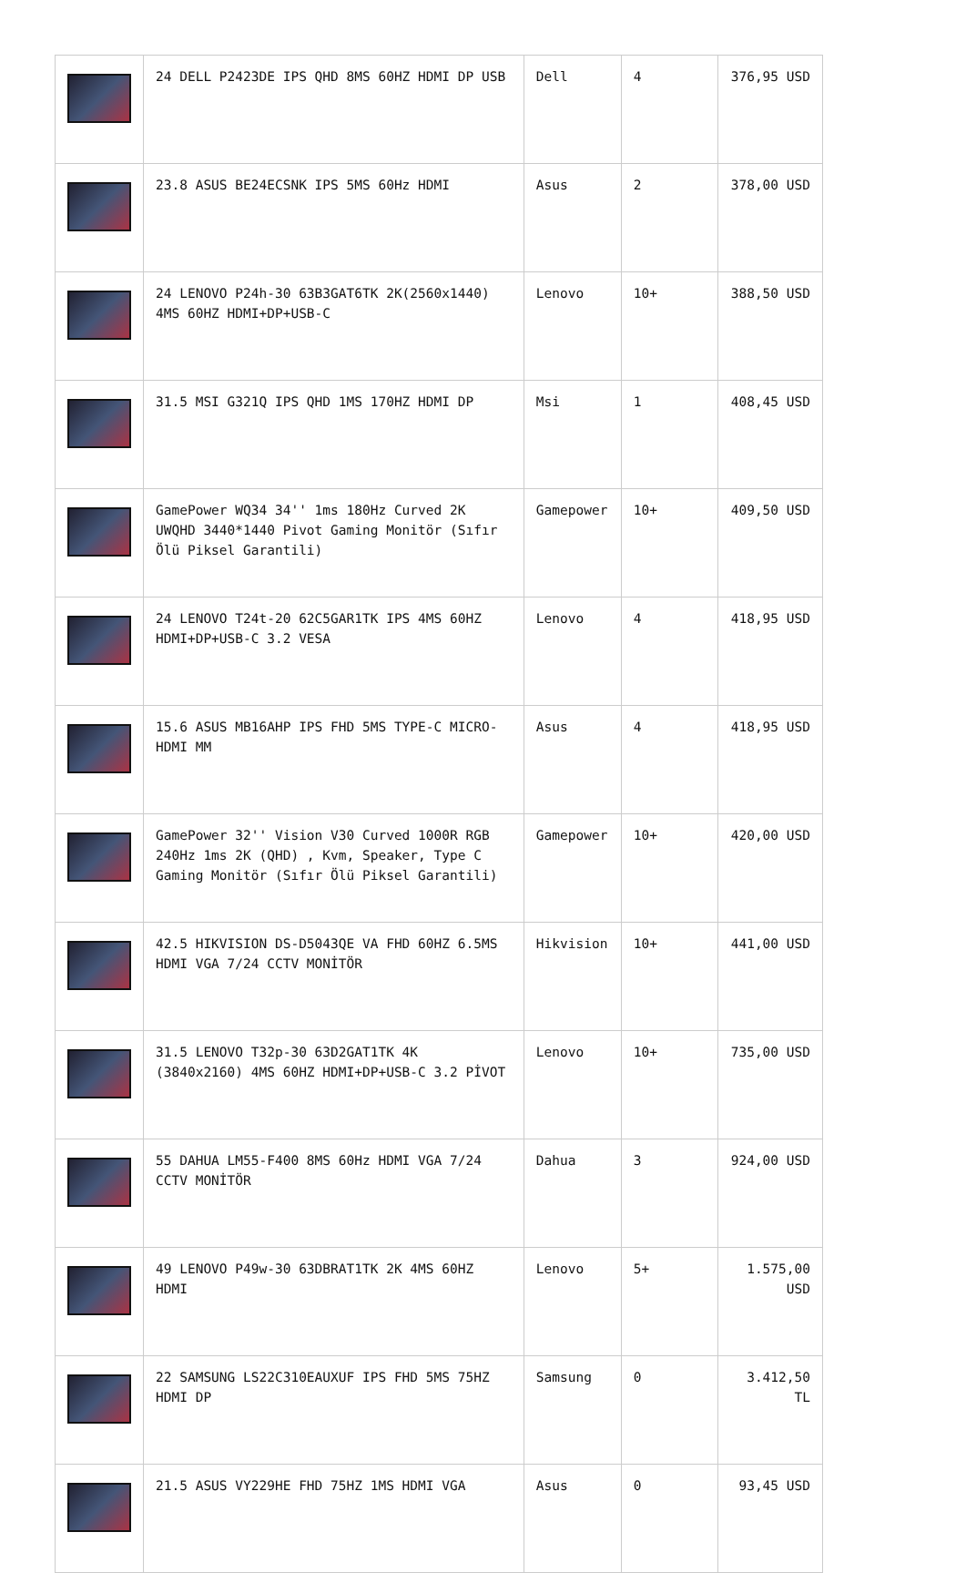| | 24 DELL P2423DE IPS QHD 8MS 60HZ HDMI DP USB | Dell | 4 | 376,95 USD |
| | 23.8 ASUS BE24ECSNK IPS 5MS 60Hz HDMI | Asus | 2 | 378,00 USD |
| | 24 LENOVO P24h-30 63B3GAT6TK 2K(2560x1440) 4MS 60HZ HDMI+DP+USB-C | Lenovo | 10+ | 388,50 USD |
| | 31.5 MSI G321Q IPS QHD 1MS 170HZ HDMI DP | Msi | 1 | 408,45 USD |
| | GamePower WQ34 34'' 1ms 180Hz Curved 2K UWQHD 3440*1440 Pivot Gaming Monitör (Sıfır Ölü Piksel Garantili) | Gamepower | 10+ | 409,50 USD |
| | 24 LENOVO T24t-20 62C5GAR1TK IPS 4MS 60HZ HDMI+DP+USB-C 3.2 VESA | Lenovo | 4 | 418,95 USD |
| | 15.6 ASUS MB16AHP IPS FHD 5MS TYPE-C MICRO-HDMI MM | Asus | 4 | 418,95 USD |
| | GamePower 32'' Vision V30 Curved 1000R RGB 240Hz 1ms 2K (QHD) , Kvm, Speaker, Type C Gaming Monitör (Sıfır Ölü Piksel Garantili) | Gamepower | 10+ | 420,00 USD |
| | 42.5 HIKVISION DS-D5043QE VA FHD 60HZ 6.5MS HDMI VGA 7/24 CCTV MONİTÖR | Hikvision | 10+ | 441,00 USD |
| | 31.5 LENOVO T32p-30 63D2GAT1TK 4K (3840x2160) 4MS 60HZ HDMI+DP+USB-C 3.2 PİVOT | Lenovo | 10+ | 735,00 USD |
| | 55 DAHUA LM55-F400 8MS 60Hz HDMI VGA 7/24 CCTV MONİTÖR | Dahua | 3 | 924,00 USD |
| | 49 LENOVO P49w-30 63DBRAT1TK 2K 4MS 60HZ HDMI | Lenovo | 5+ | 1.575,00 USD |
| | 22 SAMSUNG LS22C310EAUXUF IPS FHD 5MS 75HZ HDMI DP | Samsung | 0 | 3.412,50 TL |
| | 21.5 ASUS VY229HE FHD 75HZ 1MS HDMI VGA | Asus | 0 | 93,45 USD |